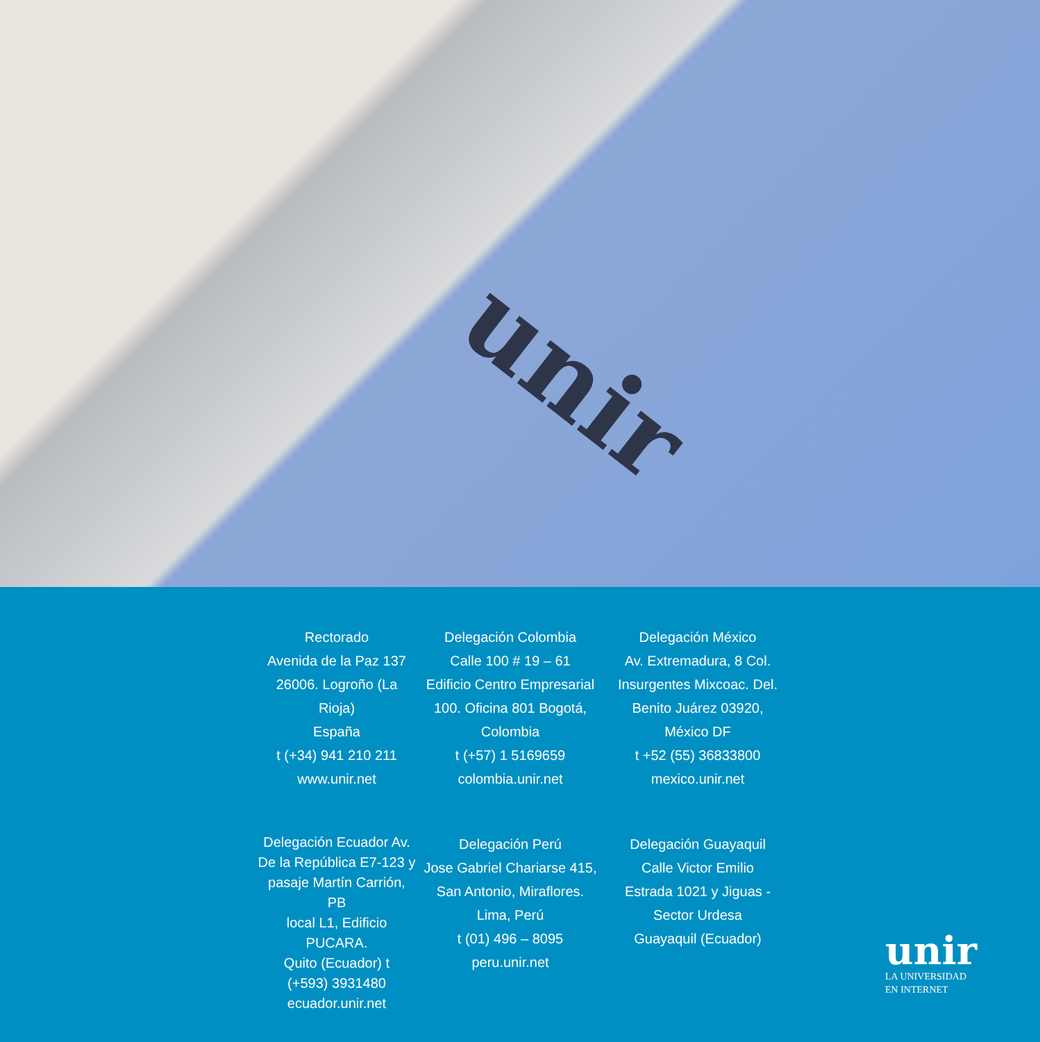unir
Rectorado
Avenida de la Paz 137
26006. Logroño (La Rioja)
España
t (+34) 941 210 211
www.unir.net
Delegación Colombia
Calle 100 # 19 – 61
Edificio Centro Empresarial
100. Oficina 801 Bogotá,
Colombia
t (+57) 1 5169659
colombia.unir.net
Delegación México
Av. Extremadura, 8 Col.
Insurgentes Mixcoac. Del.
Benito Juárez 03920,
México DF
t +52 (55) 36833800
mexico.unir.net
Delegación Ecuador Av.
De la República E7-123 y
pasaje Martín Carrión, PB
local L1, Edificio PUCARA.
Quito (Ecuador) t
(+593) 3931480
ecuador.unir.net
Delegación Perú
Jose Gabriel Chariarse 415,
San Antonio, Miraflores.
Lima, Perú
t (01) 496 – 8095
peru.unir.net
Delegación Guayaquil
Calle Victor Emilio
Estrada 1021 y Jiguas -
Sector Urdesa
Guayaquil (Ecuador)
unir
LA UNIVERSIDAD
EN INTERNET